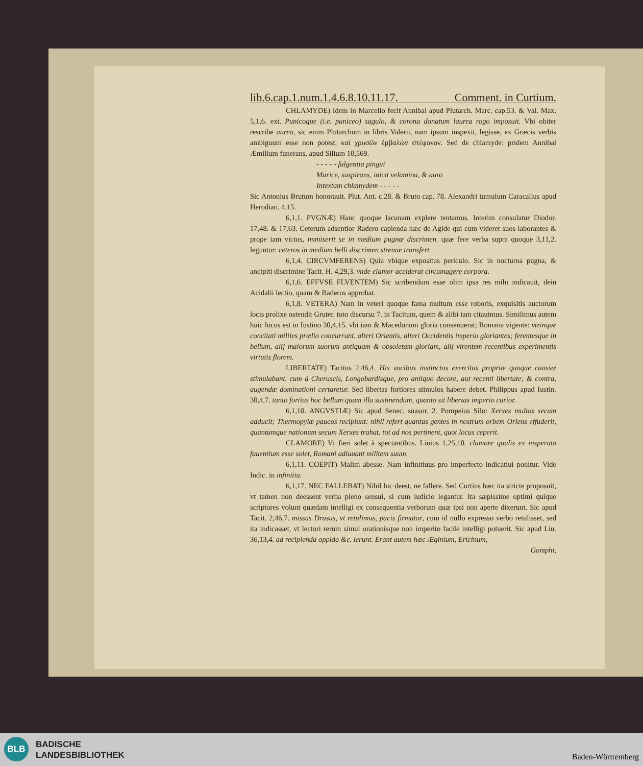lib.6.cap.1.num.1.4.6.8.10.11.17. Comment. in Curtium.
CHLAMYDE) Idem in Marcello fecit Annibal apud Plutarch. Marc. cap.53. & Val. Max. 5,1,6. ext. Punicoque (i.e. puniceo) sagulo, & corona donatum laurea rogo imposuit. Vbi obiter rescribe aurea, sic enim Plutarchum in libris Valerii, nam ipsum inspexit, legisse, ex Græcis verbis ambiguum esse non potest, καὶ χρυσῶν ἐμβαλὼν στέφανον. Sed de chlamyde: pridem Annibal Æmilium funerans, apud Silium 10,569.
- - - - - fulgentia pingui
Murice, suspirans, inicit velamina, & auro
Intextam chlamydem - - - - -
Sic Antonius Brutum honorauit. Plut. Ant. c.28. & Bruto cap. 78. Alexandri tumulum Caracallus apud Herodian. 4,15.
6,1,1. PVGNÆ) Hanc quoque lacunam explere tentamus. Interim consulatur Diodor. 17,48. & 17,63. Ceterum adsentior Radero capienda hæc de Agide qui cum videret suos laborantes & prope iam victos, immiserit se in medium pugnæ discrimen. quæ fere verba supra quoque 3,11,2. leguntur: ceteros in medium belli discrimen strenue transfert.
6,1,4. CIRCVMFERENS) Quia vbique expositus periculo. Sic in nocturna pugna, & ancipiti discrimine Tacit. H. 4,29,3. vnde clamor acciderat circumagere corpora.
6,1,6. EFFVSE FLVENTEM) Sic scribendum esse olim ipsa res mihi indicauit, dein Acidalii lectio, quam & Raderus approbat.
6,1,8. VETERA) Nam in veteri quoque fama multum esse roboris, exquisitis auctorum locis prolixe ostendit Gruter. toto discursu 7. in Tacitum, quem & alibi iam citauimus. Similimus autem huic locus est in Iustino 30,4,15. vbi iam & Macedonum gloria consenuerat; Romana vigente: vtrinque concitati milites prœlio concurrunt, alteri Orientis, alteri Occidentis imperio gloriantes; ferentesque in bellum, alij maiorum suorum antiquam & obsoletam gloriam, alij virentem recentibus experimentis virtutis florem.
LIBERTATE) Tacitus 2,46,4. His vocibus instinctos exercitus propriæ quoque caussæ stimulabant. cum à Cheruscis, Longobardisque, pro antiquo decore, aut recenti libertate; & contra, augendæ dominationi certaretur. Sed libertas fortiores stimulos habere debet. Philippus apud Iustin. 30,4,7. tanto fortius hoc bellum quam illa sustinendum, quanto sit libertas imperio carior.
6,1,10. ANGVSTIÆ) Sic apud Senec. suasor. 2. Pompeius Silo: Xerxes multos secum adducit; Thermopylæ paucos recipiunt: nihil refert quantas gentes in nostrum orbem Oriens effuderit, quantumque nationum secum Xerxes trahat. tot ad nos pertinent, quot locus ceperit.
CLAMORE) Vt fieri solet à spectantibus. Liuius 1,25,10. clamore qualis ex insperato fauentium esse solet, Romani adiuuant militem suum.
6,1,11. COEPIT) Malim abesse. Nam infinitiuus pro imperfecto indicatiui ponitur. Vide Indic. in infinitiu.
6,1,17. NEC FALLEBAT) Nihil hic deest, ne fallere. Sed Curtius hæc ita stricte proposuit, vt tamen non deessent verba pleno sensui, si cum iudicio legantur. Ita sæpissime optimi quique scriptores volunt quædam intelligi ex consequentia verborum quæ ipsi non aperte dixerunt. Sic apud Tacit. 2,46,7. missus Drusus, vt retulimus, pacis firmator, cum id nullo expresso verbo retulisset, sed ita indicasset, vt lectori rerum simul orationisque non imperito facile intelligi potuerit. Sic apud Liu. 36,13,4. ad recipienda oppida &c. ierunt. Erant autem hæc Æginium, Ericinum,
Gomphi,
BLB
BADISCHE
LANDESBIBLIOTHEK
Baden-Württemberg